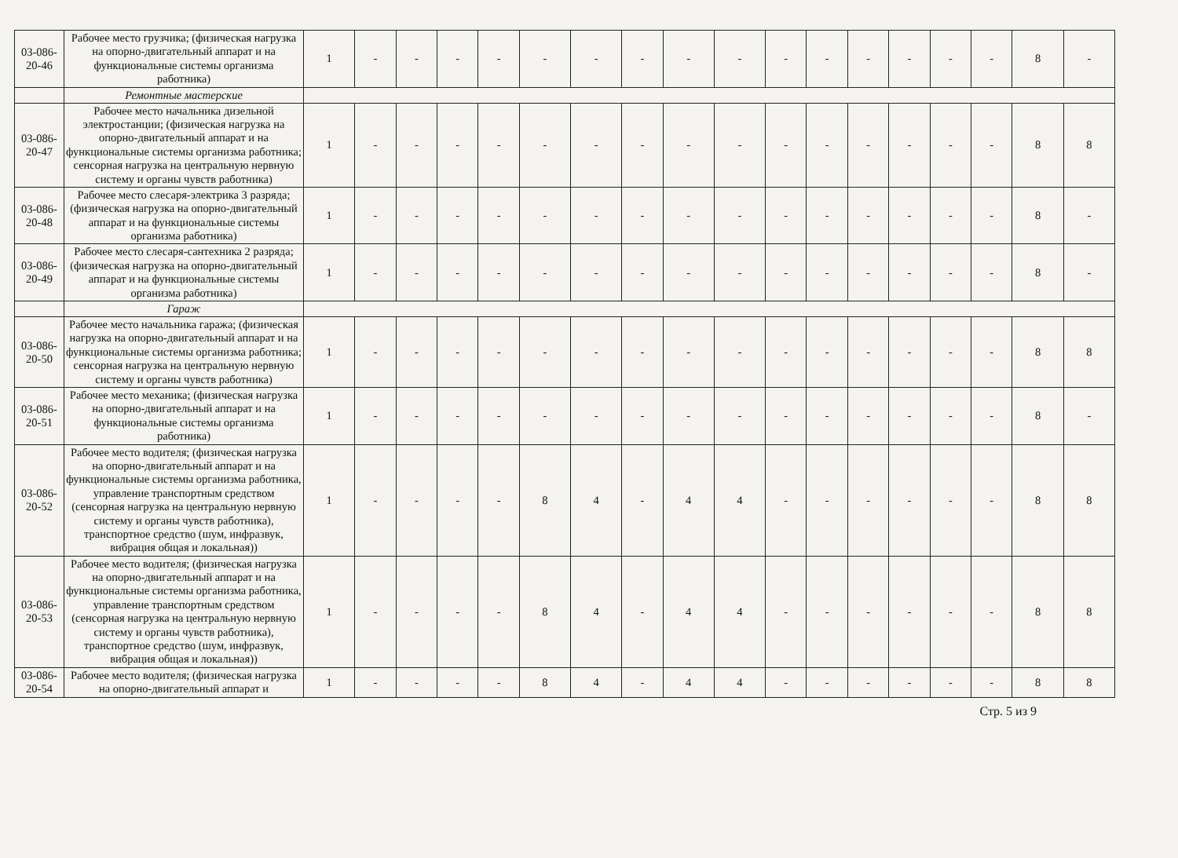| 03-086-20-46 | Рабочее место грузчика; (физическая нагрузка на опорно-двигательный аппарат и на функциональные системы организма работника) | 1 | - | - | - | - | - | - | - | - | - | - | - | - | - | - | - | 8 | - |
| | Ремонтные мастерские | | | | | | | | | | | | | | | | | | |
| 03-086-20-47 | Рабочее место начальника дизельной электростанции; (физическая нагрузка на опорно-двигательный аппарат и на функциональные системы организма работника; сенсорная нагрузка на центральную нервную систему и органы чувств работника) | 1 | - | - | - | - | - | - | - | - | - | - | - | - | - | - | - | 8 | 8 |
| 03-086-20-48 | Рабочее место слесаря-электрика 3 разряда; (физическая нагрузка на опорно-двигательный аппарат и на функциональные системы организма работника) | 1 | - | - | - | - | - | - | - | - | - | - | - | - | - | - | - | 8 | - |
| 03-086-20-49 | Рабочее место слесаря-сантехника 2 разряда; (физическая нагрузка на опорно-двигательный аппарат и на функциональные системы организма работника) | 1 | - | - | - | - | - | - | - | - | - | - | - | - | - | - | - | 8 | - |
| | Гараж | | | | | | | | | | | | | | | | | | |
| 03-086-20-50 | Рабочее место начальника гаража; (физическая нагрузка на опорно-двигательный аппарат и на функциональные системы организма работника; сенсорная нагрузка на центральную нервную систему и органы чувств работника) | 1 | - | - | - | - | - | - | - | - | - | - | - | - | - | - | - | 8 | 8 |
| 03-086-20-51 | Рабочее место механика; (физическая нагрузка на опорно-двигательный аппарат и на функциональные системы организма работника) | 1 | - | - | - | - | - | - | - | - | - | - | - | - | - | - | - | 8 | - |
| 03-086-20-52 | Рабочее место водителя; (физическая нагрузка на опорно-двигательный аппарат и на функциональные системы организма работника, управление транспортным средством (сенсорная нагрузка на центральную нервную систему и органы чувств работника), транспортное средство (шум, инфразвук, вибрация общая и локальная)) | 1 | - | - | - | - | 8 | 4 | - | 4 | 4 | - | - | - | - | - | - | 8 | 8 |
| 03-086-20-53 | Рабочее место водителя; (физическая нагрузка на опорно-двигательный аппарат и на функциональные системы организма работника, управление транспортным средством (сенсорная нагрузка на центральную нервную систему и органы чувств работника), транспортное средство (шум, инфразвук, вибрация общая и локальная)) | 1 | - | - | - | - | 8 | 4 | - | 4 | 4 | - | - | - | - | - | - | 8 | 8 |
| 03-086-20-54 | Рабочее место водителя; (физическая нагрузка на опорно-двигательный аппарат и | 1 | - | - | - | - | 8 | 4 | - | 4 | 4 | - | - | - | - | - | - | 8 | 8 |
Стр. 5 из 9